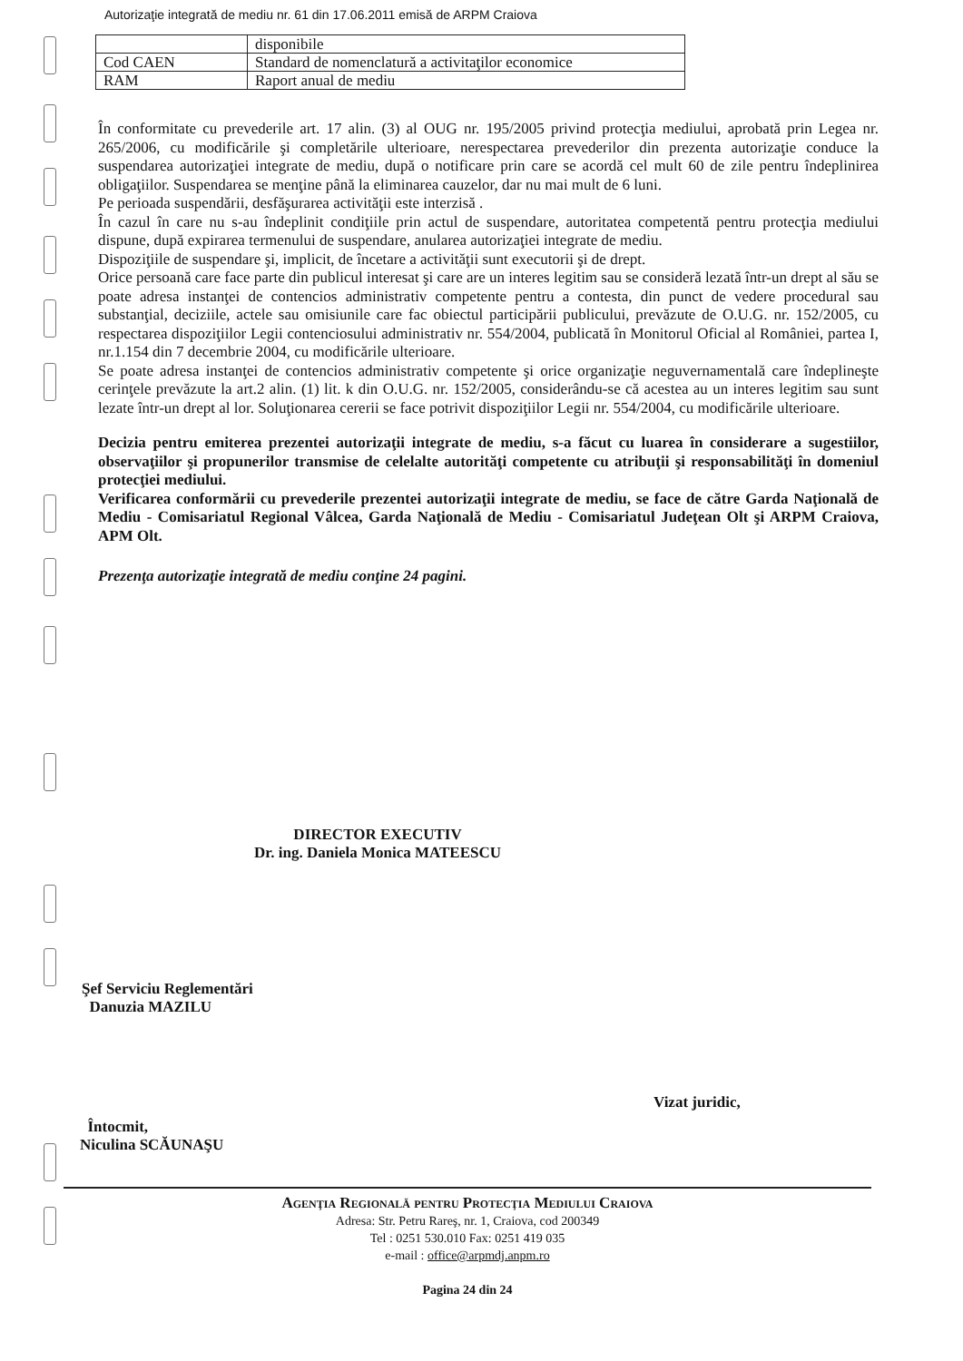Autorizaţie integrată de mediu nr. 61 din 17.06.2011 emisă de ARPM Craiova
| | disponibile |
| Cod CAEN | Standard de nomenclatură a activitaţilor economice |
| RAM | Raport anual de mediu |
În conformitate cu prevederile art. 17 alin. (3) al OUG nr. 195/2005 privind protecţia mediului, aprobată prin Legea nr. 265/2006, cu modificările şi completările ulterioare, nerespectarea prevederilor din prezenta autorizaţie conduce la suspendarea autorizaţiei integrate de mediu, după o notificare prin care se acordă cel mult 60 de zile pentru îndeplinirea obligaţiilor. Suspendarea se menţine până la eliminarea cauzelor, dar nu mai mult de 6 luni.
Pe perioada suspendării, desfăşurarea activităţii este interzisă .
În cazul în care nu s-au îndeplinit condiţiile prin actul de suspendare, autoritatea competentă pentru protecţia mediului dispune, după expirarea termenului de suspendare, anularea autorizaţiei integrate de mediu.
Dispoziţiile de suspendare şi, implicit, de încetare a activităţii sunt executorii şi de drept.
Orice persoană care face parte din publicul interesat şi care are un interes legitim sau se consideră lezată într-un drept al său se poate adresa instanţei de contencios administrativ competente pentru a contesta, din punct de vedere procedural sau substanţial, deciziile, actele sau omisiunile care fac obiectul participării publicului, prevăzute de O.U.G. nr. 152/2005, cu respectarea dispoziţiilor Legii contenciosului administrativ nr. 554/2004, publicată în Monitorul Oficial al României, partea I, nr.1.154 din 7 decembrie 2004, cu modificările ulterioare.
Se poate adresa instanţei de contencios administrativ competente şi orice organizaţie neguvernamentală care îndeplineşte cerinţele prevăzute la art.2 alin. (1) lit. k din O.U.G. nr. 152/2005, considerându-se că acestea au un interes legitim sau sunt lezate într-un drept al lor. Soluţionarea cererii se face potrivit dispoziţiilor Legii nr. 554/2004, cu modificările ulterioare.
Decizia pentru emiterea prezentei autorizaţii integrate de mediu, s-a făcut cu luarea în considerare a sugestiilor, observaţiilor şi propunerilor transmise de celelalte autorităţi competente cu atribuţii şi responsabilităţi în domeniul protecţiei mediului.
Verificarea conformării cu prevederile prezentei autorizaţii integrate de mediu, se face de către Garda Naţională de Mediu - Comisariatul Regional Vâlcea, Garda Naţională de Mediu - Comisariatul Judeţean Olt şi ARPM Craiova, APM Olt.
Prezenţa autorizaţie integrată de mediu conţine 24 pagini.
DIRECTOR EXECUTIV
Dr. ing. Daniela Monica MATEESCU
Şef Serviciu Reglementări
Danuzia MAZILU
Vizat juridic,
Întocmit,
Niculina SCĂUNAŞU
Agenţia Regională pentru Protecţia Mediului Craiova
Adresa: Str. Petru Rareş, nr. 1, Craiova, cod 200349
Tel : 0251 530.010 Fax: 0251 419 035
e-mail : office@arpmdj.anpm.ro
Pagina 24 din 24